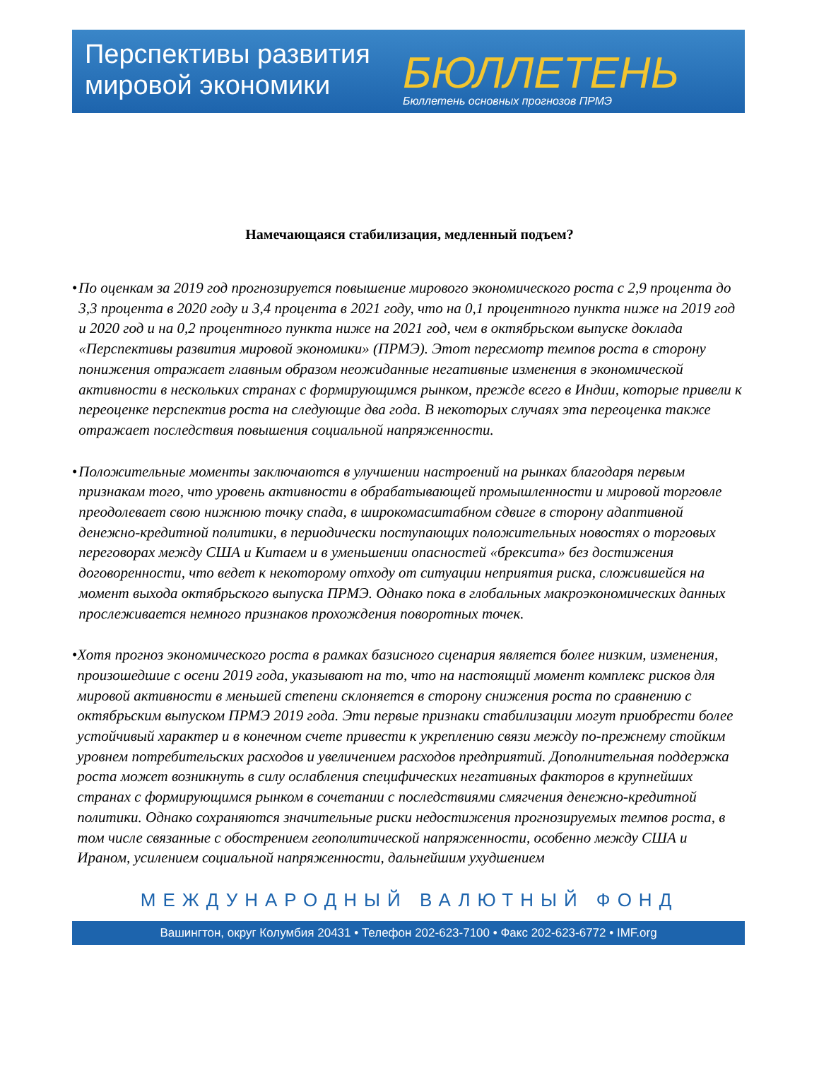Перспективы развития мировой экономики
БЮЛЛЕТЕНЬ
Бюллетень основных прогнозов ПРМЭ
Намечающаяся стабилизация, медленный подъем?
• По оценкам за 2019 год прогнозируется повышение мирового экономического роста с 2,9 процента до 3,3 процента в 2020 году и 3,4 процента в 2021 году, что на 0,1 процентного пункта ниже на 2019 год и 2020 год и на 0,2 процентного пункта ниже на 2021 год, чем в октябрьском выпуске доклада «Перспективы развития мировой экономики» (ПРМЭ). Этот пересмотр темпов роста в сторону понижения отражает главным образом неожиданные негативные изменения в экономической активности в нескольких странах с формирующимся рынком, прежде всего в Индии, которые привели к переоценке перспектив роста на следующие два года. В некоторых случаях эта переоценка также отражает последствия повышения социальной напряженности.
• Положительные моменты заключаются в улучшении настроений на рынках благодаря первым признакам того, что уровень активности в обрабатывающей промышленности и мировой торговле преодолевает свою нижнюю точку спада, в широкомасштабном сдвиге в сторону адаптивной денежно-кредитной политики, в периодически поступающих положительных новостях о торговых переговорах между США и Китаем и в уменьшении опасностей «брексита» без достижения договоренности, что ведет к некоторому отходу от ситуации неприятия риска, сложившейся на момент выхода октябрьского выпуска ПРМЭ. Однако пока в глобальных макроэкономических данных прослеживается немного признаков прохождения поворотных точек.
• Хотя прогноз экономического роста в рамках базисного сценария является более низким, изменения, произошедшие с осени 2019 года, указывают на то, что на настоящий момент комплекс рисков для мировой активности в меньшей степени склоняется в сторону снижения роста по сравнению с октябрьским выпуском ПРМЭ 2019 года. Эти первые признаки стабилизации могут приобрести более устойчивый характер и в конечном счете привести к укреплению связи между по-прежнему стойким уровнем потребительских расходов и увеличением расходов предприятий. Дополнительная поддержка роста может возникнуть в силу ослабления специфических негативных факторов в крупнейших странах с формирующимся рынком в сочетании с последствиями смягчения денежно-кредитной политики. Однако сохраняются значительные риски недостижения прогнозируемых темпов роста, в том числе связанные с обострением геополитической напряженности, особенно между США и Ираном, усилением социальной напряженности, дальнейшим ухудшением
МЕЖДУНАРОДНЫЙ ВАЛЮТНЫЙ ФОНД
Вашингтон, округ Колумбия 20431 • Телефон 202-623-7100 • Факс 202-623-6772 • IMF.org